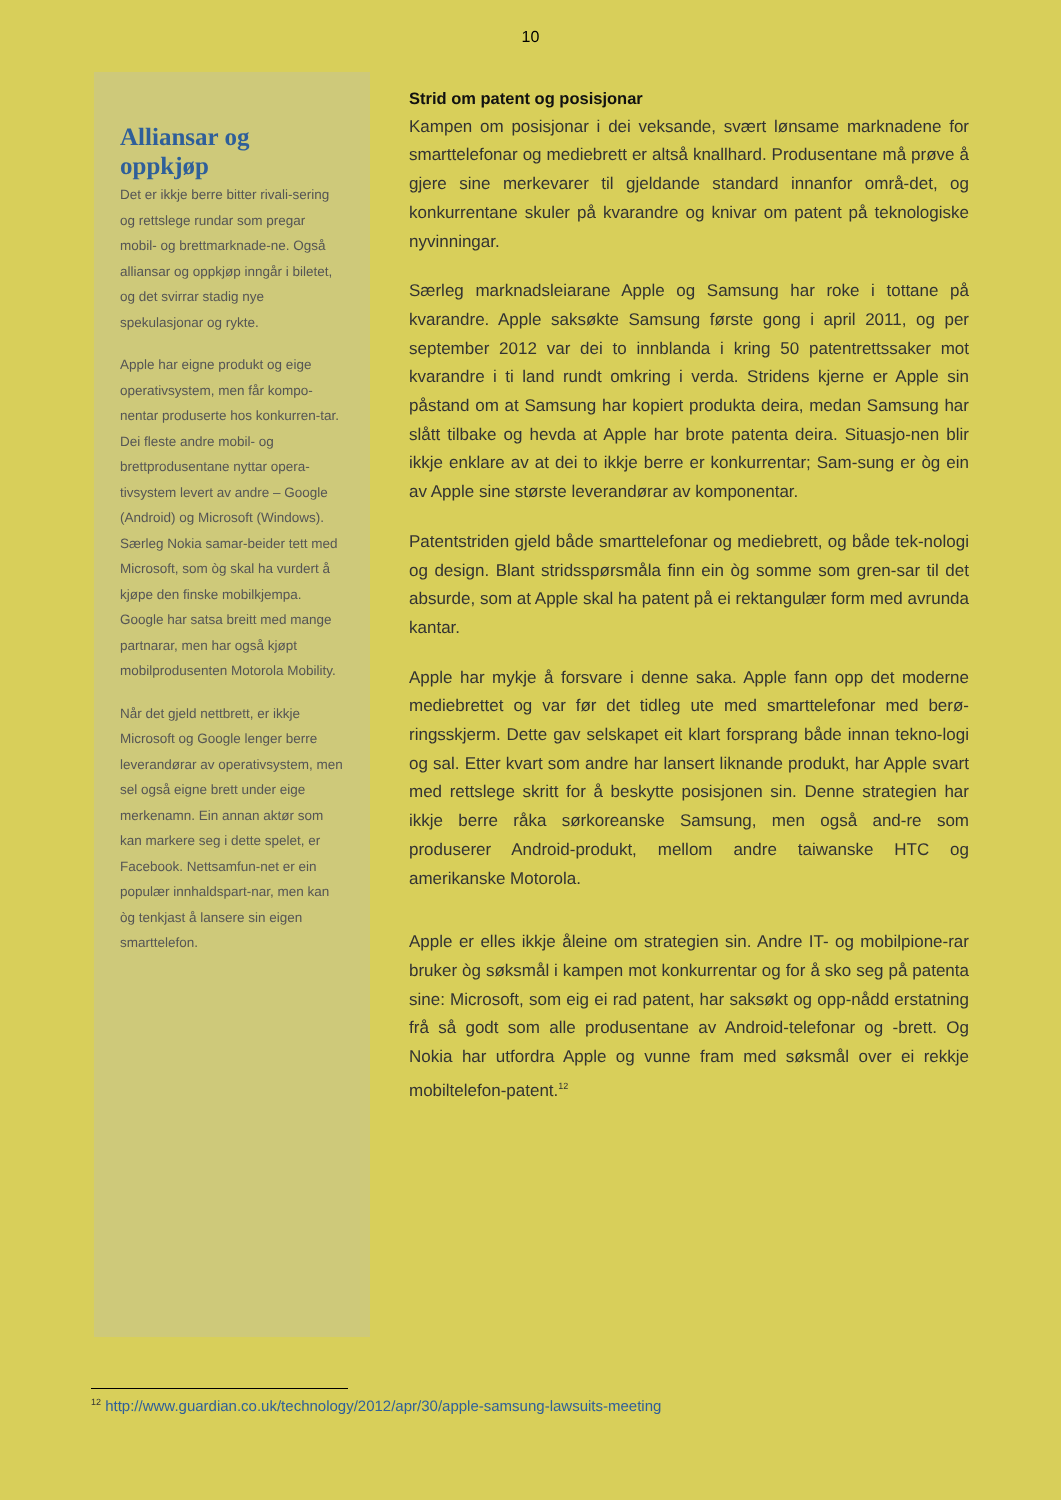10
Alliansar og oppkjøp
Det er ikkje berre bitter rivali-sering og rettslege rundar som pregar mobil- og brettmarknade-ne. Også alliansar og oppkjøp inngår i biletet, og det svirrar stadig nye spekulasjonar og rykte.
Apple har eigne produkt og eige operativsystem, men får kompo-nentar produserte hos konkurren-tar. Dei fleste andre mobil- og brettprodusentane nyttar opera-tivsystem levert av andre – Google (Android) og Microsoft (Windows). Særleg Nokia samar-beider tett med Microsoft, som òg skal ha vurdert å kjøpe den finske mobilkjempa. Google har satsa breitt med mange partnarar, men har også kjøpt mobilprodusenten Motorola Mobility.
Når det gjeld nettbrett, er ikkje Microsoft og Google lenger berre leverandørar av operativsystem, men sel også eigne brett under eige merkenamn. Ein annan aktør som kan markere seg i dette spelet, er Facebook. Nettsamfun-net er ein populær innhaldspart-nar, men kan òg tenkjast å lansere sin eigen smarttelefon.
Strid om patent og posisjonar
Kampen om posisjonar i dei veksande, svært lønsame marknadene for smarttelefonar og mediebrett er altså knallhard. Produsentane må prøve å gjere sine merkevarer til gjeldande standard innanfor områ-det, og konkurrentane skuler på kvarandre og knivar om patent på teknologiske nyvinningar.
Særleg marknadsleiarane Apple og Samsung har roke i tottane på kvarandre. Apple saksøkte Samsung første gong i april 2011, og per september 2012 var dei to innblanda i kring 50 patentrettssaker mot kvarandre i ti land rundt omkring i verda. Stridens kjerne er Apple sin påstand om at Samsung har kopiert produkta deira, medan Samsung har slått tilbake og hevda at Apple har brote patenta deira. Situasjo-nen blir ikkje enklare av at dei to ikkje berre er konkurrentar; Sam-sung er òg ein av Apple sine største leverandørar av komponentar.
Patentstriden gjeld både smarttelefonar og mediebrett, og både tek-nologi og design. Blant stridsspørsmåla finn ein òg somme som gren-sar til det absurde, som at Apple skal ha patent på ei rektangulær form med avrunda kantar.
Apple har mykje å forsvare i denne saka. Apple fann opp det moderne mediebrettet og var før det tidleg ute med smarttelefonar med berø-ringsskjerm. Dette gav selskapet eit klart forsprang både innan tekno-logi og sal. Etter kvart som andre har lansert liknande produkt, har Apple svart med rettslege skritt for å beskytte posisjonen sin. Denne strategien har ikkje berre råka sørkoreanske Samsung, men også and-re som produserer Android-produkt, mellom andre taiwanske HTC og amerikanske Motorola.
Apple er elles ikkje åleine om strategien sin. Andre IT- og mobilpione-rar bruker òg søksmål i kampen mot konkurrentar og for å sko seg på patenta sine: Microsoft, som eig ei rad patent, har saksøkt og opp-nådd erstatning frå så godt som alle produsentane av Android-telefonar og -brett. Og Nokia har utfordra Apple og vunne fram med søksmål over ei rekkje mobiltelefon-patent.<sup>12</sup>
<sup>12</sup> http://www.guardian.co.uk/technology/2012/apr/30/apple-samsung-lawsuits-meeting